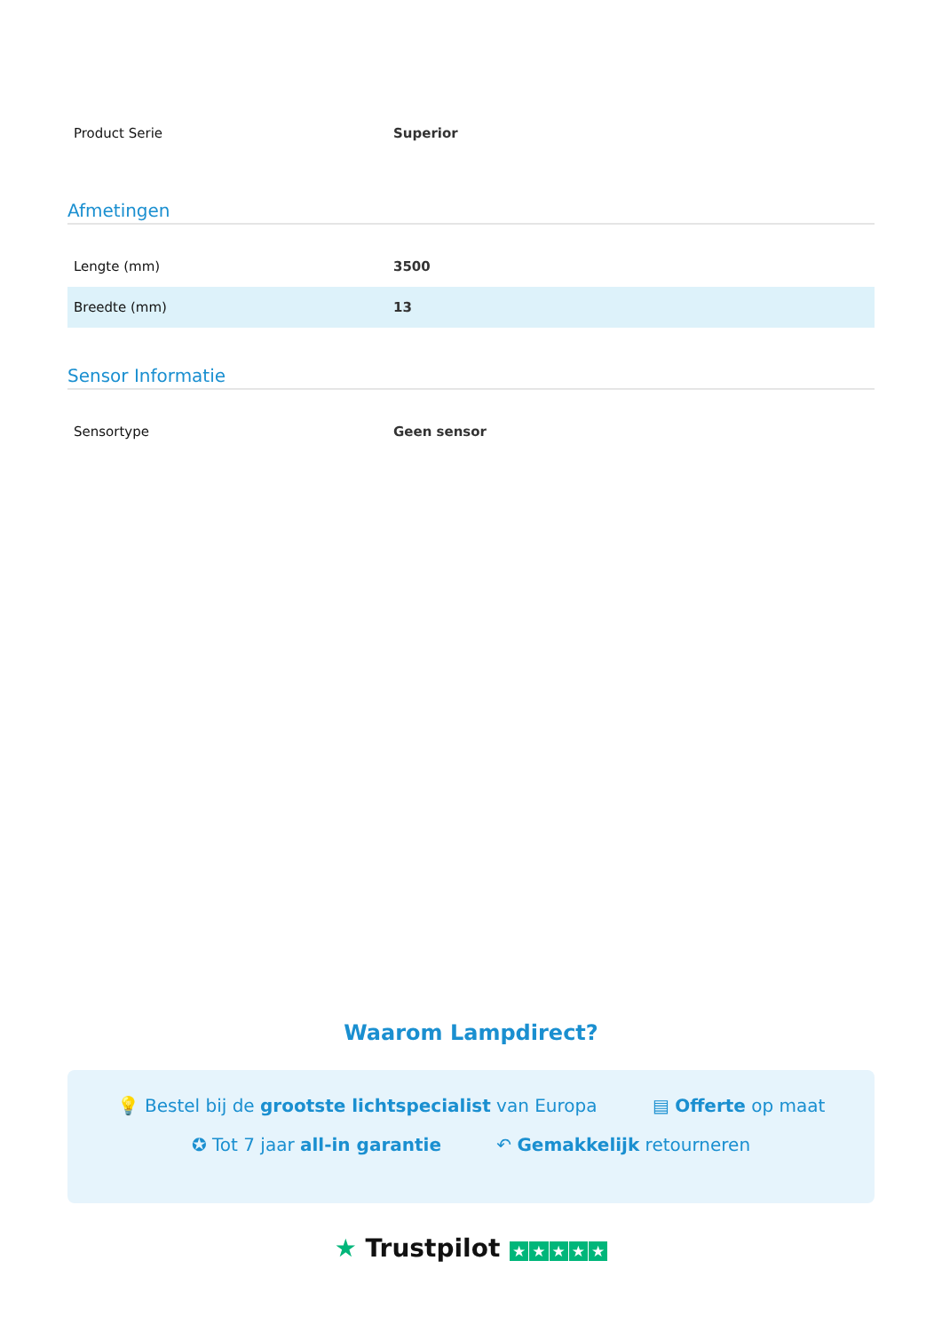| Product Serie | Superior |
Afmetingen
| Lengte (mm) | 3500 |
| Breedte (mm) | 13 |
Sensor Informatie
| Sensortype | Geen sensor |
Waarom Lampdirect?
💡 Bestel bij de grootste lichtspecialist van Europa ▤ Offerte op maat
✪ Tot 7 jaar all-in garantie ↶ Gemakkelijk retourneren
★ Trustpilot ★ ★ ★ ★ ★